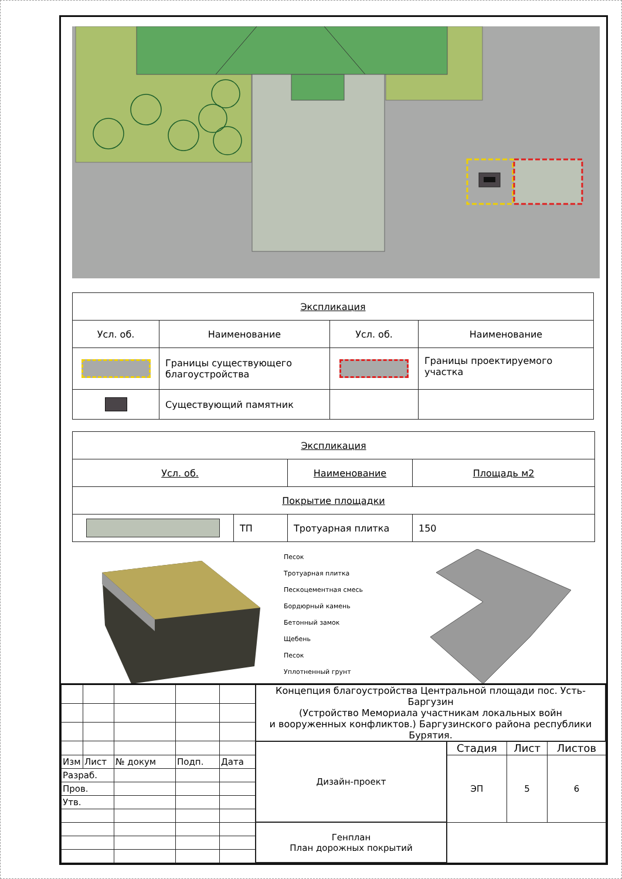| Экспликация | | | |
| Усл. об. | Наименование | Усл. об. | Наименование |
| | Границы существующего благоустройства | | Границы проектируемого участка |
| | Существующий памятник | | |
| Экспликация | | | |
| Усл. об. | | Наименование | Площадь м2 |
| Покрытие площадки | | | |
| | ТП | Тротуарная плитка | 150 |
Песок
Тротуарная плитка
Пескоцементная смесь
Бордюрный камень
Бетонный замок
Щебень
Песок
Уплотненный грунт
| | | | | | Концепция благоустройства Центральной площади пос. Усть-Баргузин (Устройство Мемориала участникам локальных войн и вооруженных конфликтов.) Баргузинского района республики Бурятия. | | | |
| | | | | | Дизайн-проект | Стадия | Лист | Листов |
| Изм | Лист | № докум | Подп. | Дата | | ЭП | 5 | 6 |
| Разраб. | | | | | | | | |
| Пров. | | | | | | | | |
| Утв. | | | | | | | | |
| | | | | | Генплан План дорожных покрытий | | | |